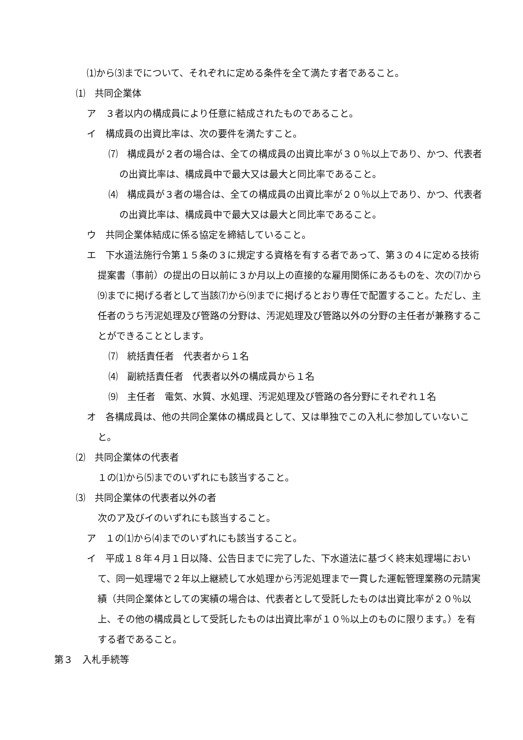⑴から⑶までについて、それぞれに定める条件を全て満たす者であること。
⑴　共同企業体
ア　３者以内の構成員により任意に結成されたものであること。
イ　構成員の出資比率は、次の要件を満たすこと。
⑺　構成員が２者の場合は、全ての構成員の出資比率が３０％以上であり、かつ、代表者の出資比率は、構成員中で最大又は最大と同比率であること。
⑷　構成員が３者の場合は、全ての構成員の出資比率が２０％以上であり、かつ、代表者の出資比率は、構成員中で最大又は最大と同比率であること。
ウ　共同企業体結成に係る協定を締結していること。
エ　下水道法施行令第１５条の３に規定する資格を有する者であって、第３の４に定める技術提案書（事前）の提出の日以前に３か月以上の直接的な雇用関係にあるものを、次の⑺から⑼までに掲げる者として当該⑺から⑼までに掲げるとおり専任で配置すること。ただし、主任者のうち汚泥処理及び管路の分野は、汚泥処理及び管路以外の分野の主任者が兼務することができることとします。
⑺　統括責任者　代表者から１名
⑷　副統括責任者　代表者以外の構成員から１名
⑼　主任者　電気、水質、水処理、汚泥処理及び管路の各分野にそれぞれ１名
オ　各構成員は、他の共同企業体の構成員として、又は単独でこの入札に参加していないこと。
⑵　共同企業体の代表者
１の⑴から⑸までのいずれにも該当すること。
⑶　共同企業体の代表者以外の者
次のア及びイのいずれにも該当すること。
ア　１の⑴から⑷までのいずれにも該当すること。
イ　平成１８年４月１日以降、公告日までに完了した、下水道法に基づく終末処理場において、同一処理場で２年以上継続して水処理から汚泥処理まで一貫した運転管理業務の元請実績（共同企業体としての実績の場合は、代表者として受託したものは出資比率が２０％以上、その他の構成員として受託したものは出資比率が１０％以上のものに限ります。）を有する者であること。
第３　入札手続等